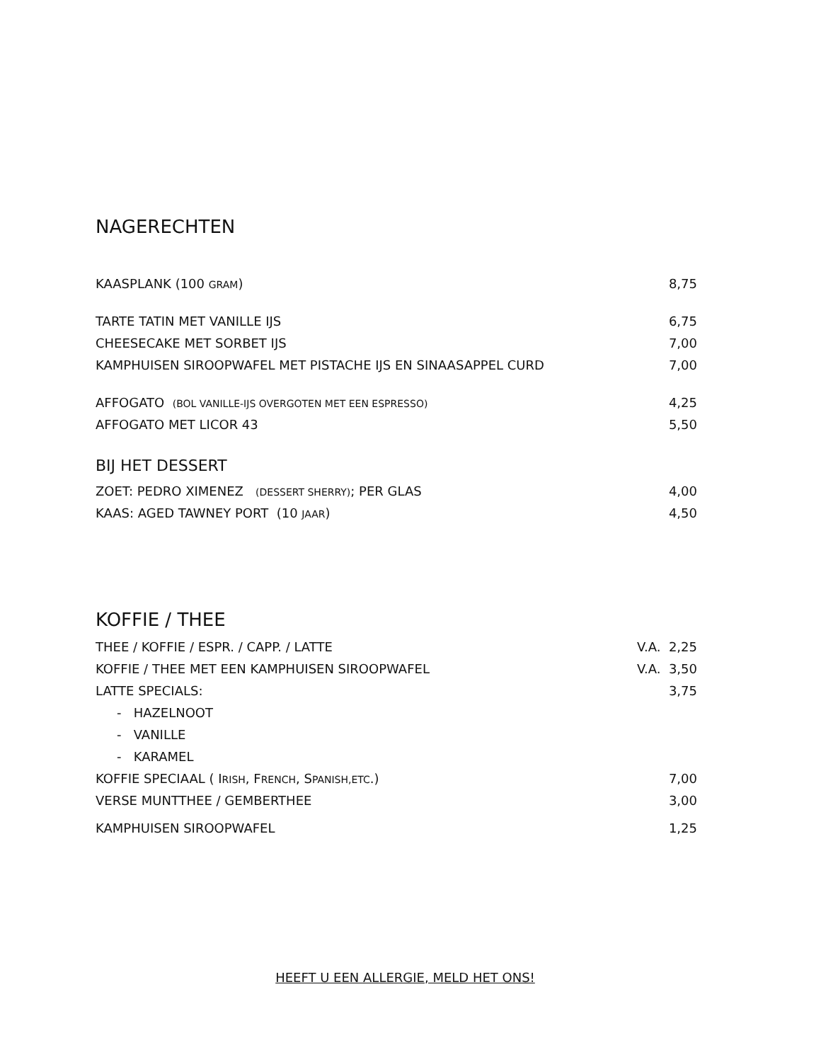NAGERECHTEN
| KAASPLANK (100 GRAM ) | 8,75 |
| TARTE TATIN MET VANILLE IJS | 6,75 |
| CHEESECAKE MET SORBET IJS | 7,00 |
| KAMPHUISEN SIROOPWAFEL MET PISTACHE IJS EN SINAASAPPEL CURD | 7,00 |
| AFFOGATO (BOL VANILLE-IJS OVERGOTEN MET EEN ESPRESSO) | 4,25 |
| AFFOGATO MET LICOR 43 | 5,50 |
BIJ HET DESSERT
| ZOET: PEDRO XIMENEZ (DESSERT SHERRY) ; PER GLAS | 4,00 |
| KAAS: AGED TAWNEY PORT (10 JAAR ) | 4,50 |
KOFFIE / THEE
| THEE / KOFFIE / ESPR. / CAPP. / LATTE | V.A. 2,25 |
| KOFFIE / THEE MET EEN KAMPHUISEN SIROOPWAFEL | V.A. 3,50 |
| LATTE SPECIALS: | 3,75 |
| - HAZELNOOT | |
| - VANILLE | |
| - KARAMEL | |
| KOFFIE SPECIAAL ( I RISH , F RENCH , S PANISH,ETC .) | 7,00 |
| VERSE MUNTTHEE / GEMBERTHEE | 3,00 |
| KAMPHUISEN SIROOPWAFEL | 1,25 |
HEEFT U EEN ALLERGIE, MELD HET ONS!